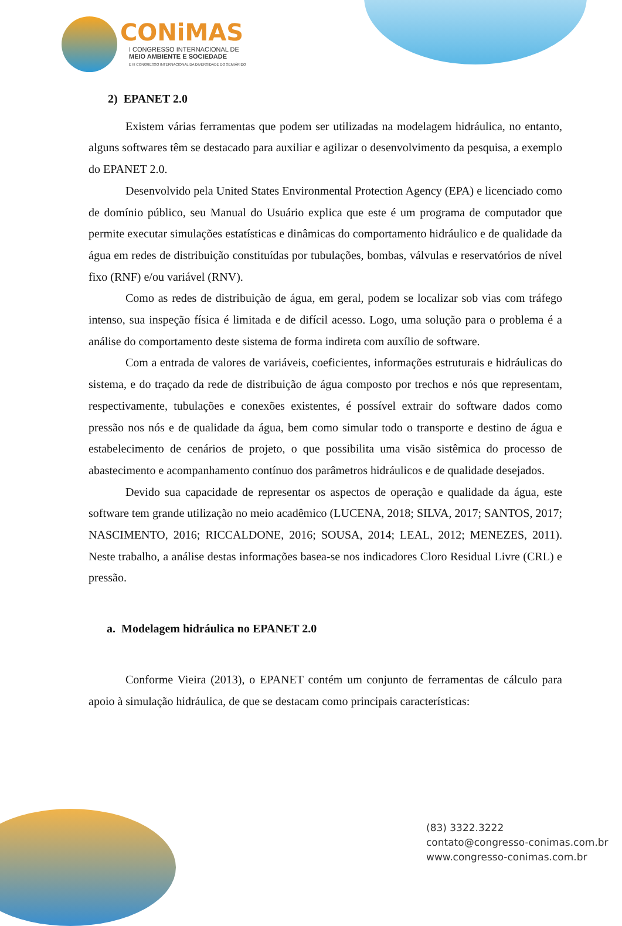CONiMAS
I CONGRESSO INTERNACIONAL DE
MEIO AMBIENTE E SOCIEDADE
E III CONGRESSO INTERNACIONAL DA DIVERSIDADE DO SEMIÁRIDO
2) EPANET 2.0
Existem várias ferramentas que podem ser utilizadas na modelagem hidráulica, no entanto, alguns softwares têm se destacado para auxiliar e agilizar o desenvolvimento da pesquisa, a exemplo do EPANET 2.0.
Desenvolvido pela United States Environmental Protection Agency (EPA) e licenciado como de domínio público, seu Manual do Usuário explica que este é um programa de computador que permite executar simulações estatísticas e dinâmicas do comportamento hidráulico e de qualidade da água em redes de distribuição constituídas por tubulações, bombas, válvulas e reservatórios de nível fixo (RNF) e/ou variável (RNV).
Como as redes de distribuição de água, em geral, podem se localizar sob vias com tráfego intenso, sua inspeção física é limitada e de difícil acesso. Logo, uma solução para o problema é a análise do comportamento deste sistema de forma indireta com auxílio de software.
Com a entrada de valores de variáveis, coeficientes, informações estruturais e hidráulicas do sistema, e do traçado da rede de distribuição de água composto por trechos e nós que representam, respectivamente, tubulações e conexões existentes, é possível extrair do software dados como pressão nos nós e de qualidade da água, bem como simular todo o transporte e destino de água e estabelecimento de cenários de projeto, o que possibilita uma visão sistêmica do processo de abastecimento e acompanhamento contínuo dos parâmetros hidráulicos e de qualidade desejados.
Devido sua capacidade de representar os aspectos de operação e qualidade da água, este software tem grande utilização no meio acadêmico (LUCENA, 2018; SILVA, 2017; SANTOS, 2017; NASCIMENTO, 2016; RICCALDONE, 2016; SOUSA, 2014; LEAL, 2012; MENEZES, 2011). Neste trabalho, a análise destas informações basea-se nos indicadores Cloro Residual Livre (CRL) e pressão.
a. Modelagem hidráulica no EPANET 2.0
Conforme Vieira (2013), o EPANET contém um conjunto de ferramentas de cálculo para apoio à simulação hidráulica, de que se destacam como principais características:
(83) 3322.3222
contato@congresso-conimas.com.br
www.congresso-conimas.com.br